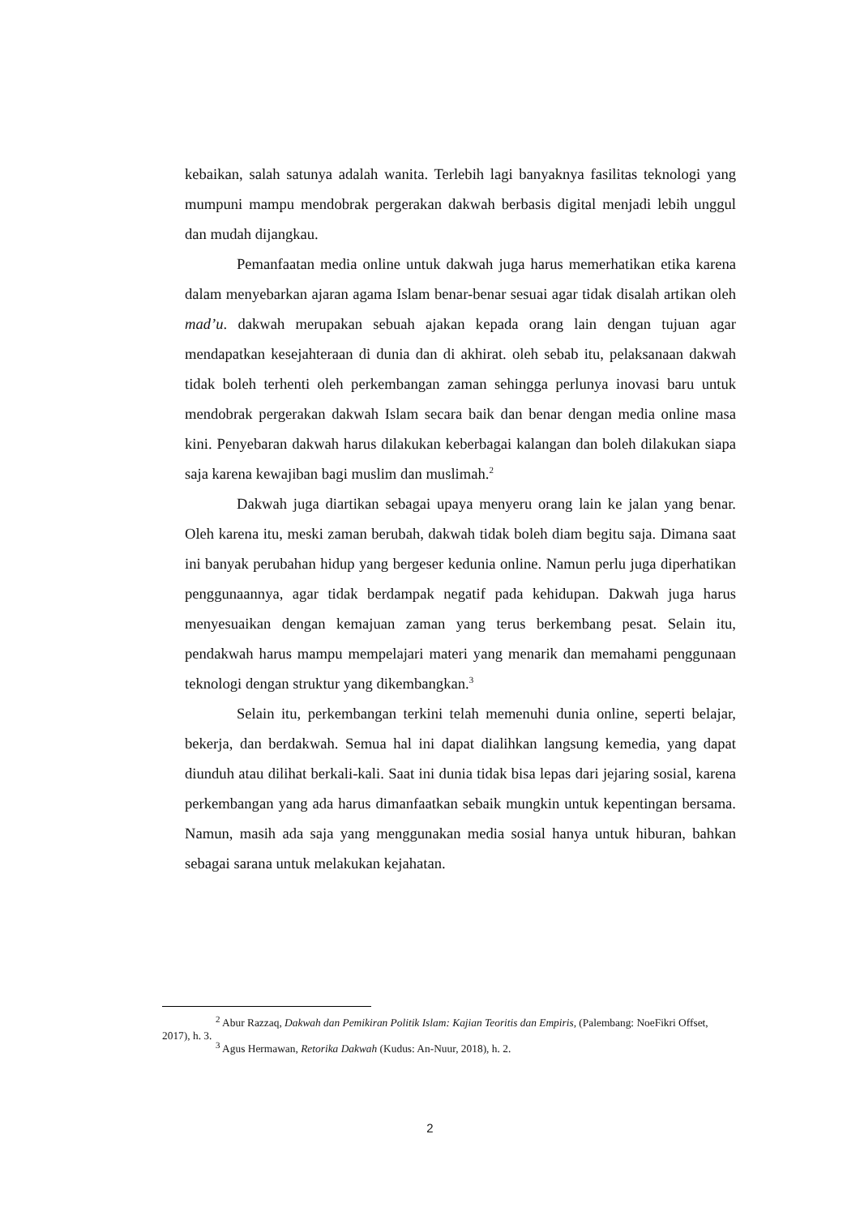kebaikan, salah satunya adalah wanita. Terlebih lagi banyaknya fasilitas teknologi yang mumpuni mampu mendobrak pergerakan dakwah berbasis digital menjadi lebih unggul dan mudah dijangkau.
Pemanfaatan media online untuk dakwah juga harus memerhatikan etika karena dalam menyebarkan ajaran agama Islam benar-benar sesuai agar tidak disalah artikan oleh mad’u. dakwah merupakan sebuah ajakan kepada orang lain dengan tujuan agar mendapatkan kesejahteraan di dunia dan di akhirat. oleh sebab itu, pelaksanaan dakwah tidak boleh terhenti oleh perkembangan zaman sehingga perlunya inovasi baru untuk mendobrak pergerakan dakwah Islam secara baik dan benar dengan media online masa kini. Penyebaran dakwah harus dilakukan keberbagai kalangan dan boleh dilakukan siapa saja karena kewajiban bagi muslim dan muslimah.<sup>2</sup>
Dakwah juga diartikan sebagai upaya menyeru orang lain ke jalan yang benar. Oleh karena itu, meski zaman berubah, dakwah tidak boleh diam begitu saja. Dimana saat ini banyak perubahan hidup yang bergeser kedunia online. Namun perlu juga diperhatikan penggunaannya, agar tidak berdampak negatif pada kehidupan. Dakwah juga harus menyesuaikan dengan kemajuan zaman yang terus berkembang pesat. Selain itu, pendakwah harus mampu mempelajari materi yang menarik dan memahami penggunaan teknologi dengan struktur yang dikembangkan.<sup>3</sup>
Selain itu, perkembangan terkini telah memenuhi dunia online, seperti belajar, bekerja, dan berdakwah. Semua hal ini dapat dialihkan langsung kemedia, yang dapat diunduh atau dilihat berkali-kali. Saat ini dunia tidak bisa lepas dari jejaring sosial, karena perkembangan yang ada harus dimanfaatkan sebaik mungkin untuk kepentingan bersama. Namun, masih ada saja yang menggunakan media sosial hanya untuk hiburan, bahkan sebagai sarana untuk melakukan kejahatan.
<sup>2</sup> Abur Razzaq, Dakwah dan Pemikiran Politik Islam: Kajian Teoritis dan Empiris, (Palembang: NoeFikri Offset, 2017), h. 3.
<sup>3</sup> Agus Hermawan, Retorika Dakwah (Kudus: An-Nuur, 2018), h. 2.
2